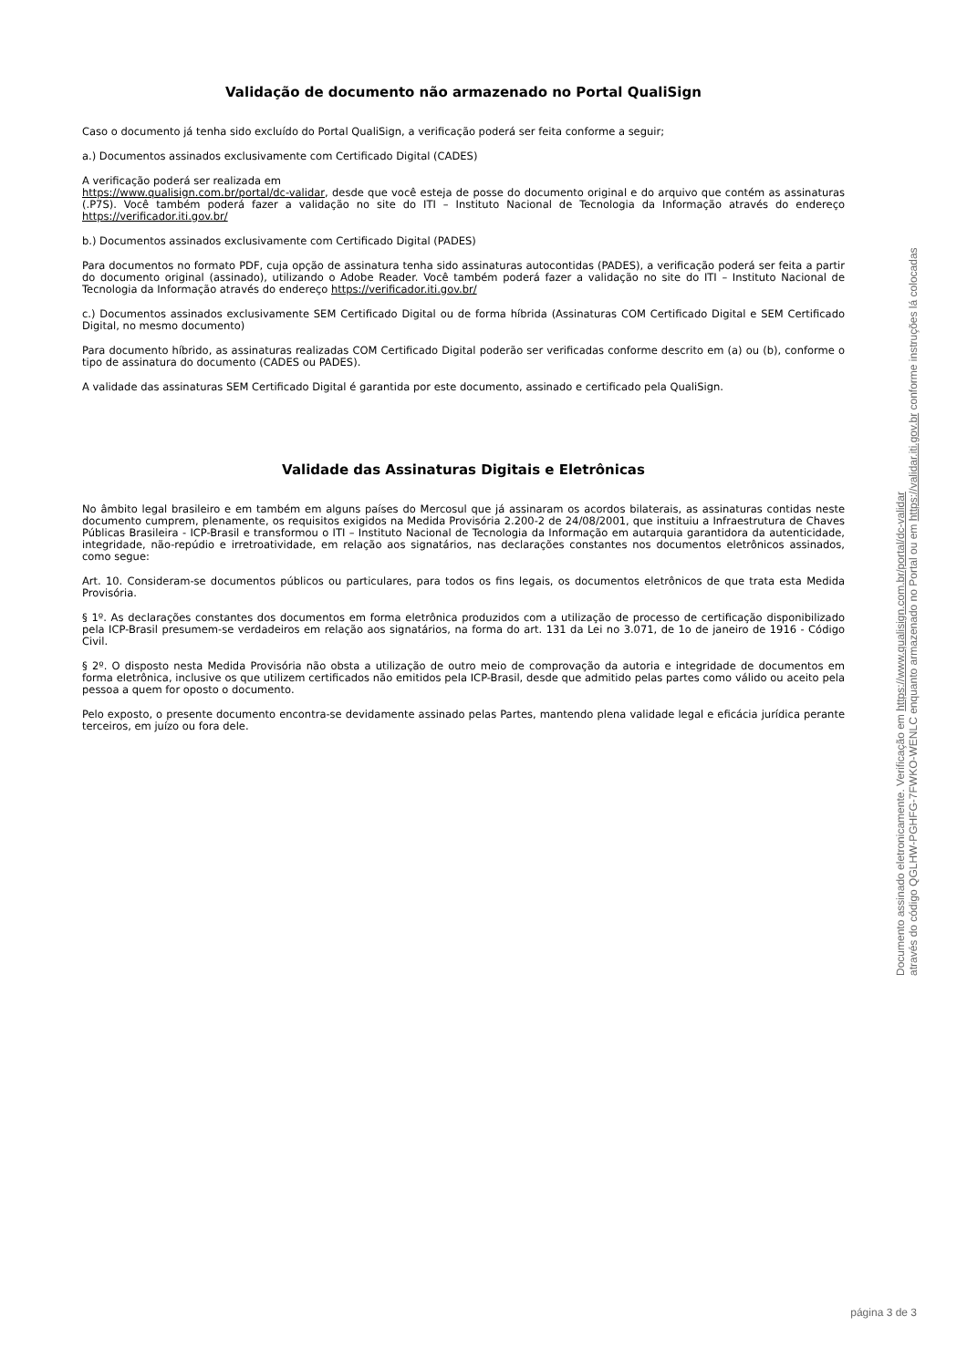Validação de documento não armazenado no Portal QualiSign
Caso o documento já tenha sido excluído do Portal QualiSign, a verificação poderá ser feita conforme a seguir;
a.) Documentos assinados exclusivamente com Certificado Digital (CADES)
A verificação poderá ser realizada em
https://www.qualisign.com.br/portal/dc-validar, desde que você esteja de posse do documento original e do arquivo que contém as assinaturas (.P7S). Você também poderá fazer a validação no site do ITI – Instituto Nacional de Tecnologia da Informação através do endereço https://verificador.iti.gov.br/
b.) Documentos assinados exclusivamente com Certificado Digital (PADES)
Para documentos no formato PDF, cuja opção de assinatura tenha sido assinaturas autocontidas (PADES), a verificação poderá ser feita a partir do documento original (assinado), utilizando o Adobe Reader. Você também poderá fazer a validação no site do ITI – Instituto Nacional de Tecnologia da Informação através do endereço https://verificador.iti.gov.br/
c.) Documentos assinados exclusivamente SEM Certificado Digital ou de forma híbrida (Assinaturas COM Certificado Digital e SEM Certificado Digital, no mesmo documento)
Para documento híbrido, as assinaturas realizadas COM Certificado Digital poderão ser verificadas conforme descrito em (a) ou (b), conforme o tipo de assinatura do documento (CADES ou PADES).
A validade das assinaturas SEM Certificado Digital é garantida por este documento, assinado e certificado pela QualiSign.
Validade das Assinaturas Digitais e Eletrônicas
No âmbito legal brasileiro e em também em alguns países do Mercosul que já assinaram os acordos bilaterais, as assinaturas contidas neste documento cumprem, plenamente, os requisitos exigidos na Medida Provisória 2.200-2 de 24/08/2001, que instituiu a Infraestrutura de Chaves Públicas Brasileira - ICP-Brasil e transformou o ITI – Instituto Nacional de Tecnologia da Informação em autarquia garantidora da autenticidade, integridade, não-repúdio e irretroatividade, em relação aos signatários, nas declarações constantes nos documentos eletrônicos assinados, como segue:
Art. 10. Consideram-se documentos públicos ou particulares, para todos os fins legais, os documentos eletrônicos de que trata esta Medida Provisória.
§ 1º. As declarações constantes dos documentos em forma eletrônica produzidos com a utilização de processo de certificação disponibilizado pela ICP-Brasil presumem-se verdadeiros em relação aos signatários, na forma do art. 131 da Lei no 3.071, de 1o de janeiro de 1916 - Código Civil.
§ 2º. O disposto nesta Medida Provisória não obsta a utilização de outro meio de comprovação da autoria e integridade de documentos em forma eletrônica, inclusive os que utilizem certificados não emitidos pela ICP-Brasil, desde que admitido pelas partes como válido ou aceito pela pessoa a quem for oposto o documento.
Pelo exposto, o presente documento encontra-se devidamente assinado pelas Partes, mantendo plena validade legal e eficácia jurídica perante terceiros, em juízo ou fora dele.
Documento assinado eletronicamente. Verificação em https://www.qualisign.com.br/portal/dc-validar
através do código QGLHW-PGHFG-7FWKO-WENLC enquanto armazenado no Portal ou em https://validar.iti.gov.br conforme instruções lá colocadas
página 3 de 3